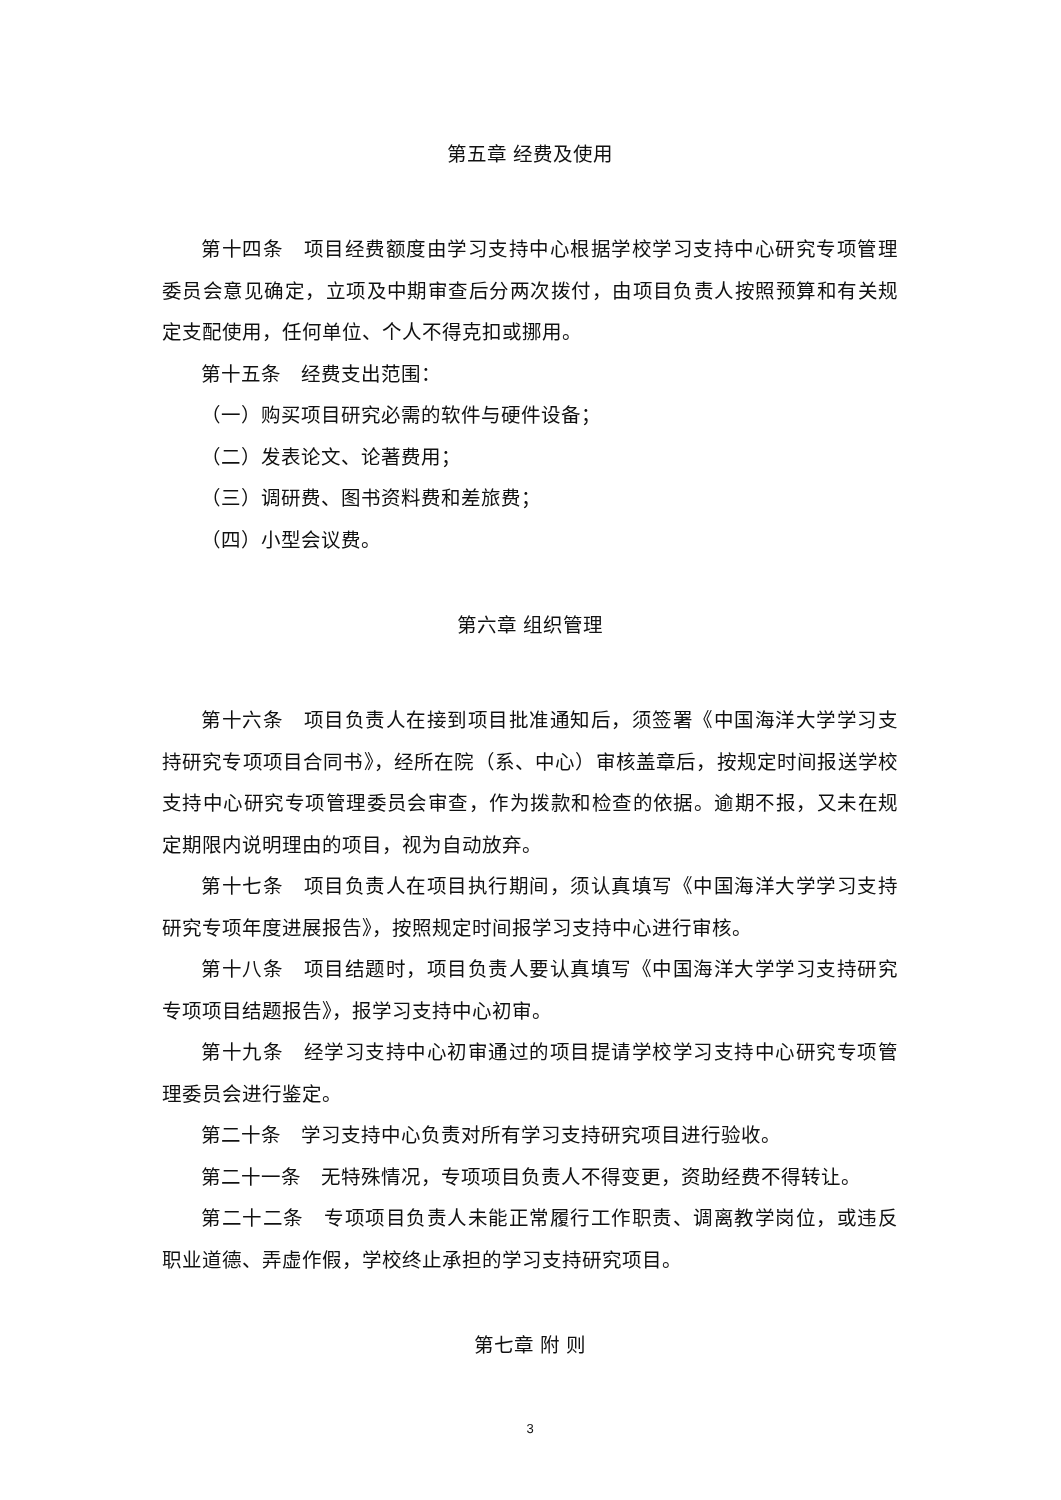第五章 经费及使用
第十四条　项目经费额度由学习支持中心根据学校学习支持中心研究专项管理委员会意见确定，立项及中期审查后分两次拨付，由项目负责人按照预算和有关规定支配使用，任何单位、个人不得克扣或挪用。
第十五条　经费支出范围：
（一）购买项目研究必需的软件与硬件设备；
（二）发表论文、论著费用；
（三）调研费、图书资料费和差旅费；
（四）小型会议费。
第六章 组织管理
第十六条　项目负责人在接到项目批准通知后，须签署《中国海洋大学学习支持研究专项项目合同书》，经所在院（系、中心）审核盖章后，按规定时间报送学校支持中心研究专项管理委员会审查，作为拨款和检查的依据。逾期不报，又未在规定期限内说明理由的项目，视为自动放弃。
第十七条　项目负责人在项目执行期间，须认真填写《中国海洋大学学习支持研究专项年度进展报告》，按照规定时间报学习支持中心进行审核。
第十八条　项目结题时，项目负责人要认真填写《中国海洋大学学习支持研究专项项目结题报告》，报学习支持中心初审。
第十九条　经学习支持中心初审通过的项目提请学校学习支持中心研究专项管理委员会进行鉴定。
第二十条　学习支持中心负责对所有学习支持研究项目进行验收。
第二十一条　无特殊情况，专项项目负责人不得变更，资助经费不得转让。
第二十二条　专项项目负责人未能正常履行工作职责、调离教学岗位，或违反职业道德、弄虚作假，学校终止承担的学习支持研究项目。
第七章 附 则
3